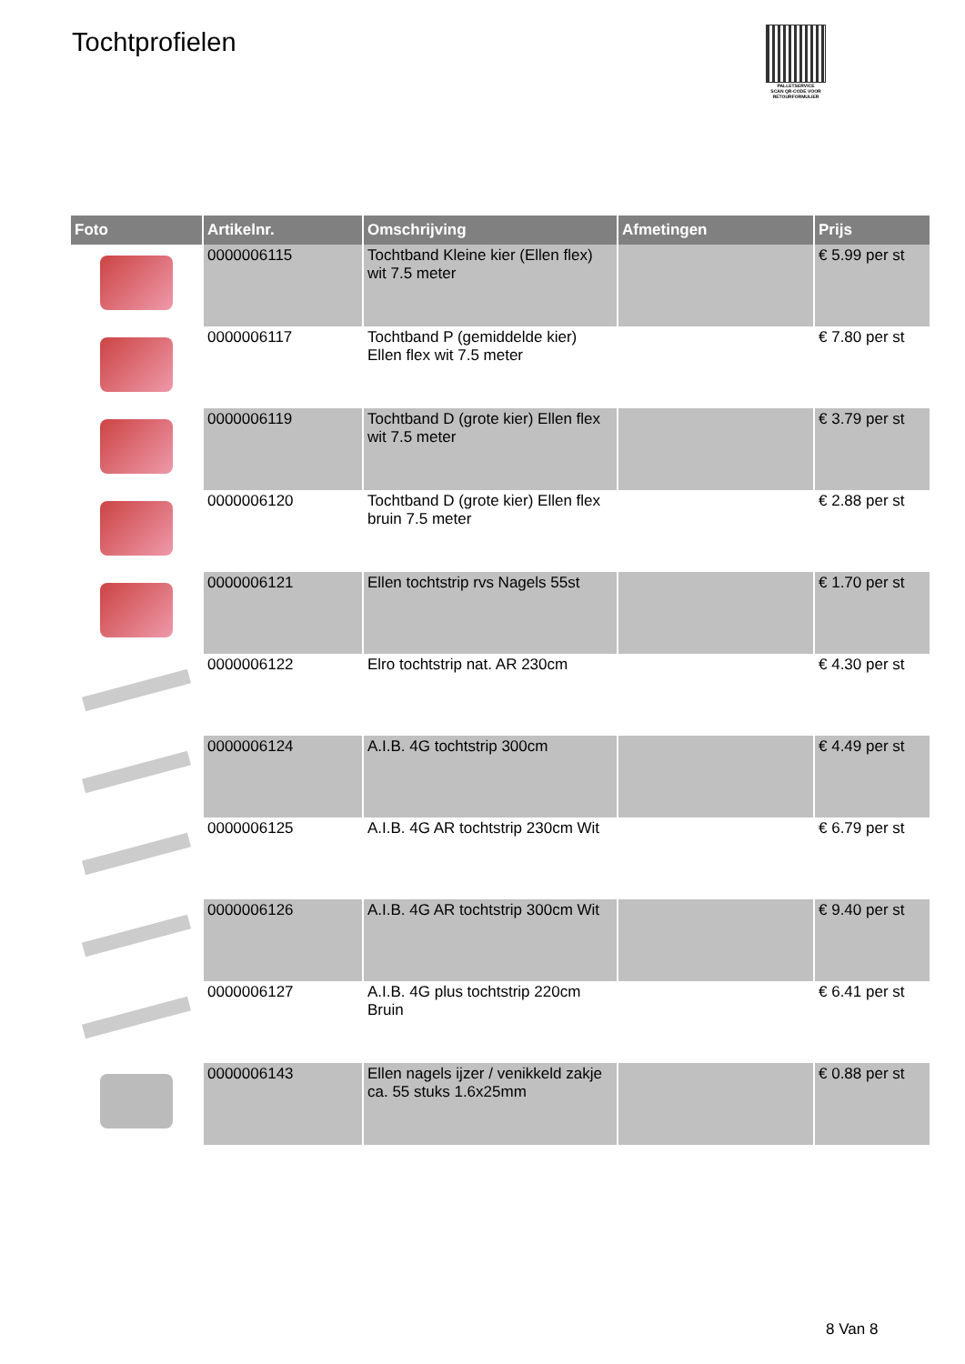Tochtprofielen
PALLETSERVICE
SCAN QR-CODE VOOR RETOURFORMULIER
| Foto | Artikelnr. | Omschrijving | Afmetingen | Prijs |
| --- | --- | --- | --- | --- |
| | 0000006115 | Tochtband Kleine kier (Ellen flex) wit 7.5 meter | | € 5.99 per st |
| | 0000006117 | Tochtband P (gemiddelde kier) Ellen flex wit 7.5 meter | | € 7.80 per st |
| | 0000006119 | Tochtband D (grote kier) Ellen flex wit 7.5 meter | | € 3.79 per st |
| | 0000006120 | Tochtband D (grote kier) Ellen flex bruin 7.5 meter | | € 2.88 per st |
| | 0000006121 | Ellen tochtstrip rvs Nagels 55st | | € 1.70 per st |
| | 0000006122 | Elro tochtstrip nat. AR 230cm | | € 4.30 per st |
| | 0000006124 | A.I.B. 4G tochtstrip 300cm | | € 4.49 per st |
| | 0000006125 | A.I.B. 4G AR tochtstrip 230cm Wit | | € 6.79 per st |
| | 0000006126 | A.I.B. 4G AR tochtstrip 300cm Wit | | € 9.40 per st |
| | 0000006127 | A.I.B. 4G plus tochtstrip 220cm Bruin | | € 6.41 per st |
| | 0000006143 | Ellen nagels ijzer / venikkeld zakje ca. 55 stuks 1.6x25mm | | € 0.88 per st |
8 Van 8